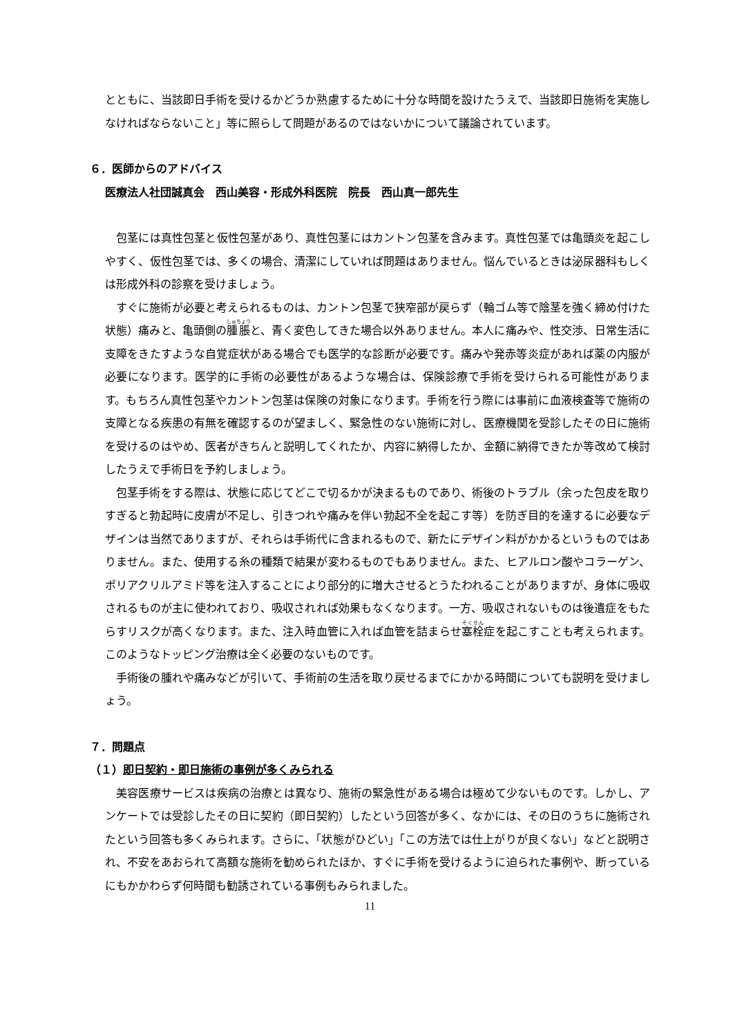とともに、当該即日手術を受けるかどうか熟慮するために十分な時間を設けたうえで、当該即日施術を実施しなければならないこと」等に照らして問題があるのではないかについて議論されています。
６．医師からのアドバイス
医療法人社団誠真会　西山美容・形成外科医院　院長　西山真一郎先生
包茎には真性包茎と仮性包茎があり、真性包茎にはカントン包茎を含みます。真性包茎では亀頭炎を起こしやすく、仮性包茎では、多くの場合、清潔にしていれば問題はありません。悩んでいるときは泌尿器科もしくは形成外科の診察を受けましょう。
すぐに施術が必要と考えられるものは、カントン包茎で狭窄部が戻らず（輪ゴム等で陰茎を強く締め付けた状態）痛みと、亀頭側の腫脹と、青く変色してきた場合以外ありません。本人に痛みや、性交渉、日常生活に支障をきたすような自覚症状がある場合でも医学的な診断が必要です。痛みや発赤等炎症があれば薬の内服が必要になります。医学的に手術の必要性があるような場合は、保険診療で手術を受けられる可能性があります。もちろん真性包茎やカントン包茎は保険の対象になります。手術を行う際には事前に血液検査等で施術の支障となる疾患の有無を確認するのが望ましく、緊急性のない施術に対し、医療機関を受診したその日に施術を受けるのはやめ、医者がきちんと説明してくれたか、内容に納得したか、金額に納得できたか等改めて検討したうえで手術日を予約しましょう。
包茎手術をする際は、状態に応じてどこで切るかが決まるものであり、術後のトラブル（余った包皮を取りすぎると勃起時に皮膚が不足し、引きつれや痛みを伴い勃起不全を起こす等）を防ぎ目的を達するに必要なデザインは当然でありますが、それらは手術代に含まれるもので、新たにデザイン料がかかるというものではありません。また、使用する糸の種類で結果が変わるものでもありません。また、ヒアルロン酸やコラーゲン、ポリアクリルアミド等を注入することにより部分的に増大させるとうたわれることがありますが、身体に吸収されるものが主に使われており、吸収されれば効果もなくなります。一方、吸収されないものは後遺症をもたらすリスクが高くなります。また、注入時血管に入れば血管を詰まらせ塞栓症を起こすことも考えられます。このようなトッピング治療は全く必要のないものです。
手術後の腫れや痛みなどが引いて、手術前の生活を取り戻せるまでにかかる時間についても説明を受けましょう。
７．問題点
（１）即日契約・即日施術の事例が多くみられる
美容医療サービスは疾病の治療とは異なり、施術の緊急性がある場合は極めて少ないものです。しかし、アンケートでは受診したその日に契約（即日契約）したという回答が多く、なかには、その日のうちに施術されたという回答も多くみられます。さらに、「状態がひどい」「この方法では仕上がりが良くない」などと説明され、不安をあおられて高額な施術を勧められたほか、すぐに手術を受けるように迫られた事例や、断っているにもかかわらず何時間も勧誘されている事例もみられました。
11